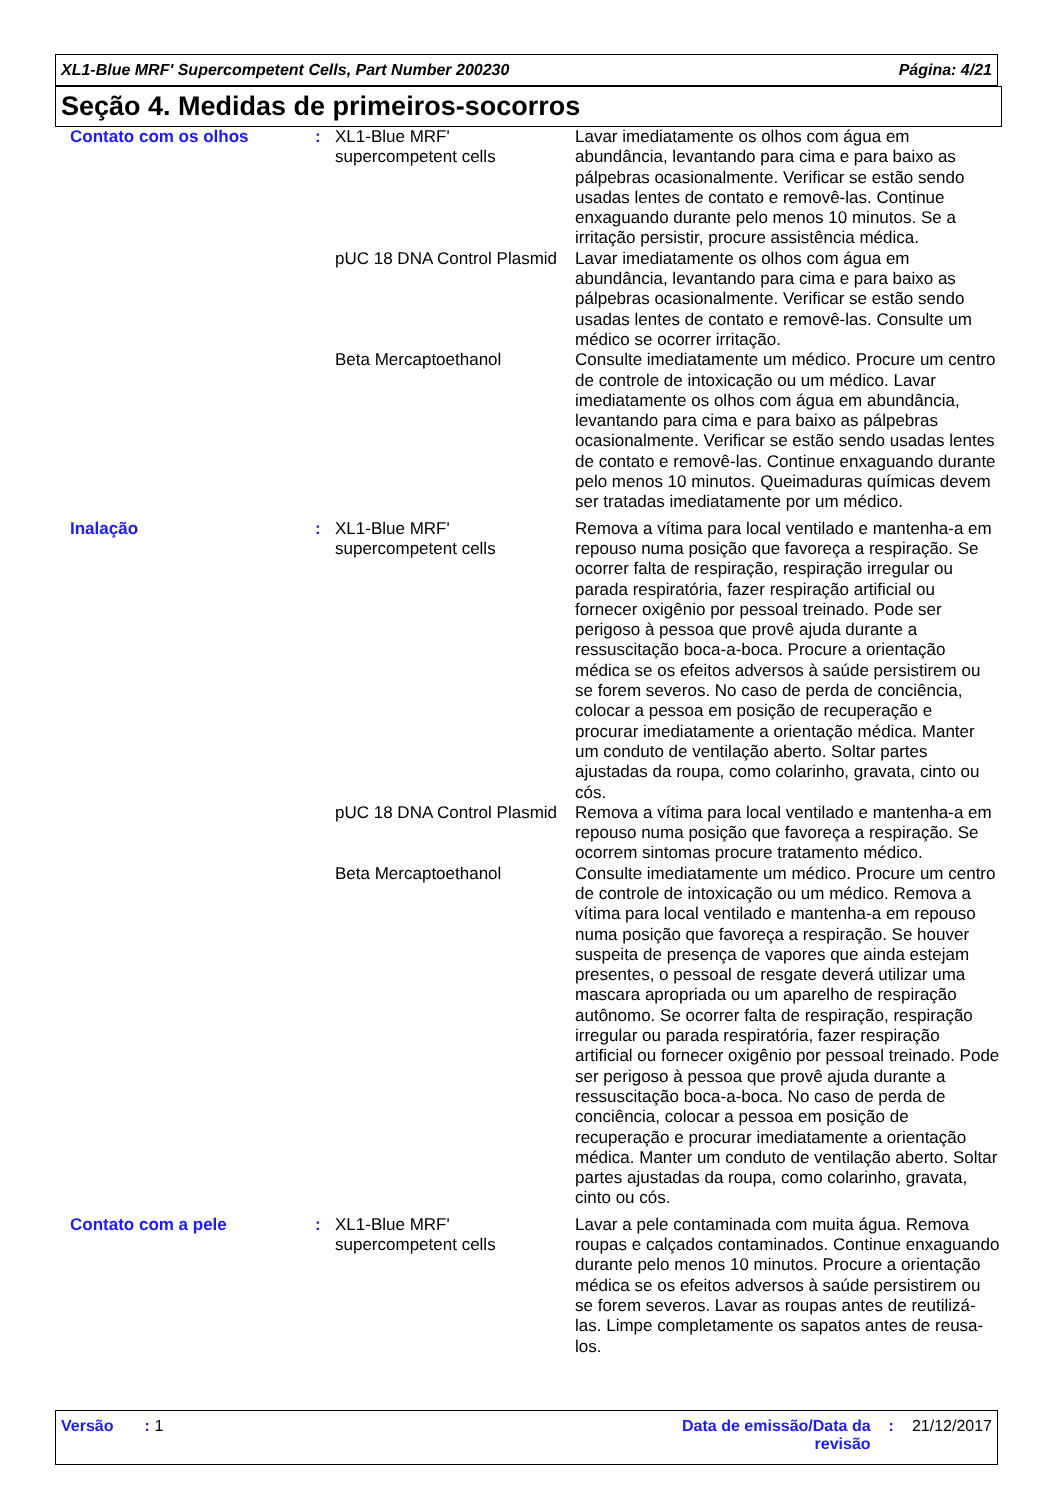XL1-Blue MRF' Supercompetent Cells, Part Number 200230 Página: 4/21
Seção 4. Medidas de primeiros-socorros
| Contato com os olhos | : | XL1-Blue MRF' supercompetent cells | Lavar imediatamente os olhos com água em abundância, levantando para cima e para baixo as pálpebras ocasionalmente. Verificar se estão sendo usadas lentes de contato e removê-las. Continue enxaguando durante pelo menos 10 minutos. Se a irritação persistir, procure assistência médica. |
| | | pUC 18 DNA Control Plasmid | Lavar imediatamente os olhos com água em abundância, levantando para cima e para baixo as pálpebras ocasionalmente. Verificar se estão sendo usadas lentes de contato e removê-las. Consulte um médico se ocorrer irritação. |
| | | Beta Mercaptoethanol | Consulte imediatamente um médico. Procure um centro de controle de intoxicação ou um médico. Lavar imediatamente os olhos com água em abundância, levantando para cima e para baixo as pálpebras ocasionalmente. Verificar se estão sendo usadas lentes de contato e removê-las. Continue enxaguando durante pelo menos 10 minutos. Queimaduras químicas devem ser tratadas imediatamente por um médico. |
| Inalação | : | XL1-Blue MRF' supercompetent cells | Remova a vítima para local ventilado e mantenha-a em repouso numa posição que favoreça a respiração. Se ocorrer falta de respiração, respiração irregular ou parada respiratória, fazer respiração artificial ou fornecer oxigênio por pessoal treinado. Pode ser perigoso à pessoa que provê ajuda durante a ressuscitação boca-a-boca. Procure a orientação médica se os efeitos adversos à saúde persistirem ou se forem severos. No caso de perda de conciência, colocar a pessoa em posição de recuperação e procurar imediatamente a orientação médica. Manter um conduto de ventilação aberto. Soltar partes ajustadas da roupa, como colarinho, gravata, cinto ou cós. |
| | | pUC 18 DNA Control Plasmid | Remova a vítima para local ventilado e mantenha-a em repouso numa posição que favoreça a respiração. Se ocorrem sintomas procure tratamento médico. |
| | | Beta Mercaptoethanol | Consulte imediatamente um médico. Procure um centro de controle de intoxicação ou um médico. Remova a vítima para local ventilado e mantenha-a em repouso numa posição que favoreça a respiração. Se houver suspeita de presença de vapores que ainda estejam presentes, o pessoal de resgate deverá utilizar uma mascara apropriada ou um aparelho de respiração autônomo. Se ocorrer falta de respiração, respiração irregular ou parada respiratória, fazer respiração artificial ou fornecer oxigênio por pessoal treinado. Pode ser perigoso à pessoa que provê ajuda durante a ressuscitação boca-a-boca. No caso de perda de conciência, colocar a pessoa em posição de recuperação e procurar imediatamente a orientação médica. Manter um conduto de ventilação aberto. Soltar partes ajustadas da roupa, como colarinho, gravata, cinto ou cós. |
| Contato com a pele | : | XL1-Blue MRF' supercompetent cells | Lavar a pele contaminada com muita água. Remova roupas e calçados contaminados. Continue enxaguando durante pelo menos 10 minutos. Procure a orientação médica se os efeitos adversos à saúde persistirem ou se forem severos. Lavar as roupas antes de reutilizá-las. Limpe completamente os sapatos antes de reusa-los. |
Versão : 1 Data de emissão/Data da
revisão: 21/12/2017